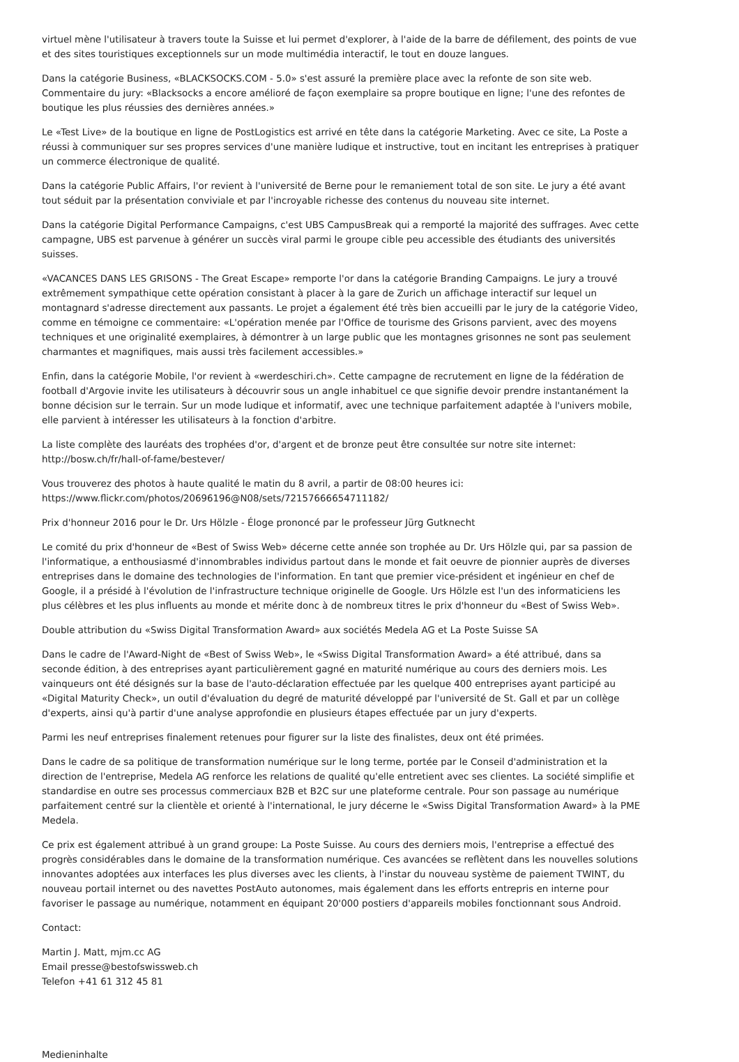virtuel mène l'utilisateur à travers toute la Suisse et lui permet d'explorer, à l'aide de la barre de défilement, des points de vue et des sites touristiques exceptionnels sur un mode multimédia interactif, le tout en douze langues.
Dans la catégorie Business, «BLACKSOCKS.COM - 5.0» s'est assuré la première place avec la refonte de son site web. Commentaire du jury: «Blacksocks a encore amélioré de façon exemplaire sa propre boutique en ligne; l'une des refontes de boutique les plus réussies des dernières années.»
Le «Test Live» de la boutique en ligne de PostLogistics est arrivé en tête dans la catégorie Marketing. Avec ce site, La Poste a réussi à communiquer sur ses propres services d'une manière ludique et instructive, tout en incitant les entreprises à pratiquer un commerce électronique de qualité.
Dans la catégorie Public Affairs, l'or revient à l'université de Berne pour le remaniement total de son site. Le jury a été avant tout séduit par la présentation conviviale et par l'incroyable richesse des contenus du nouveau site internet.
Dans la catégorie Digital Performance Campaigns, c'est UBS CampusBreak qui a remporté la majorité des suffrages. Avec cette campagne, UBS est parvenue à générer un succès viral parmi le groupe cible peu accessible des étudiants des universités suisses.
«VACANCES DANS LES GRISONS - The Great Escape» remporte l'or dans la catégorie Branding Campaigns. Le jury a trouvé extrêmement sympathique cette opération consistant à placer à la gare de Zurich un affichage interactif sur lequel un montagnard s'adresse directement aux passants. Le projet a également été très bien accueilli par le jury de la catégorie Video, comme en témoigne ce commentaire: «L'opération menée par l'Office de tourisme des Grisons parvient, avec des moyens techniques et une originalité exemplaires, à démontrer à un large public que les montagnes grisonnes ne sont pas seulement charmantes et magnifiques, mais aussi très facilement accessibles.»
Enfin, dans la catégorie Mobile, l'or revient à «werdeschiri.ch». Cette campagne de recrutement en ligne de la fédération de football d'Argovie invite les utilisateurs à découvrir sous un angle inhabituel ce que signifie devoir prendre instantanément la bonne décision sur le terrain. Sur un mode ludique et informatif, avec une technique parfaitement adaptée à l'univers mobile, elle parvient à intéresser les utilisateurs à la fonction d'arbitre.
La liste complète des lauréats des trophées d'or, d'argent et de bronze peut être consultée sur notre site internet:
http://bosw.ch/fr/hall-of-fame/bestever/
Vous trouverez des photos à haute qualité le matin du 8 avril, a partir de 08:00 heures ici:
https://www.flickr.com/photos/20696196@N08/sets/72157666654711182/
Prix d'honneur 2016 pour le Dr. Urs Hölzle - Éloge prononcé par le professeur Jürg Gutknecht
Le comité du prix d'honneur de «Best of Swiss Web» décerne cette année son trophée au Dr. Urs Hölzle qui, par sa passion de l'informatique, a enthousiasmé d'innombrables individus partout dans le monde et fait oeuvre de pionnier auprès de diverses entreprises dans le domaine des technologies de l'information. En tant que premier vice-président et ingénieur en chef de Google, il a présidé à l'évolution de l'infrastructure technique originelle de Google. Urs Hölzle est l'un des informaticiens les plus célèbres et les plus influents au monde et mérite donc à de nombreux titres le prix d'honneur du «Best of Swiss Web».
Double attribution du «Swiss Digital Transformation Award» aux sociétés Medela AG et La Poste Suisse SA
Dans le cadre de l'Award-Night de «Best of Swiss Web», le «Swiss Digital Transformation Award» a été attribué, dans sa seconde édition, à des entreprises ayant particulièrement gagné en maturité numérique au cours des derniers mois. Les vainqueurs ont été désignés sur la base de l'auto-déclaration effectuée par les quelque 400 entreprises ayant participé au «Digital Maturity Check», un outil d'évaluation du degré de maturité développé par l'université de St. Gall et par un collège d'experts, ainsi qu'à partir d'une analyse approfondie en plusieurs étapes effectuée par un jury d'experts.
Parmi les neuf entreprises finalement retenues pour figurer sur la liste des finalistes, deux ont été primées.
Dans le cadre de sa politique de transformation numérique sur le long terme, portée par le Conseil d'administration et la direction de l'entreprise, Medela AG renforce les relations de qualité qu'elle entretient avec ses clientes. La société simplifie et standardise en outre ses processus commerciaux B2B et B2C sur une plateforme centrale. Pour son passage au numérique parfaitement centré sur la clientèle et orienté à l'international, le jury décerne le «Swiss Digital Transformation Award» à la PME Medela.
Ce prix est également attribué à un grand groupe: La Poste Suisse. Au cours des derniers mois, l'entreprise a effectué des progrès considérables dans le domaine de la transformation numérique. Ces avancées se reflètent dans les nouvelles solutions innovantes adoptées aux interfaces les plus diverses avec les clients, à l'instar du nouveau système de paiement TWINT, du nouveau portail internet ou des navettes PostAuto autonomes, mais également dans les efforts entrepris en interne pour favoriser le passage au numérique, notamment en équipant 20'000 postiers d'appareils mobiles fonctionnant sous Android.
Contact:
Martin J. Matt, mjm.cc AG
Email presse@bestofswissweb.ch
Telefon +41 61 312 45 81
Medieninhalte